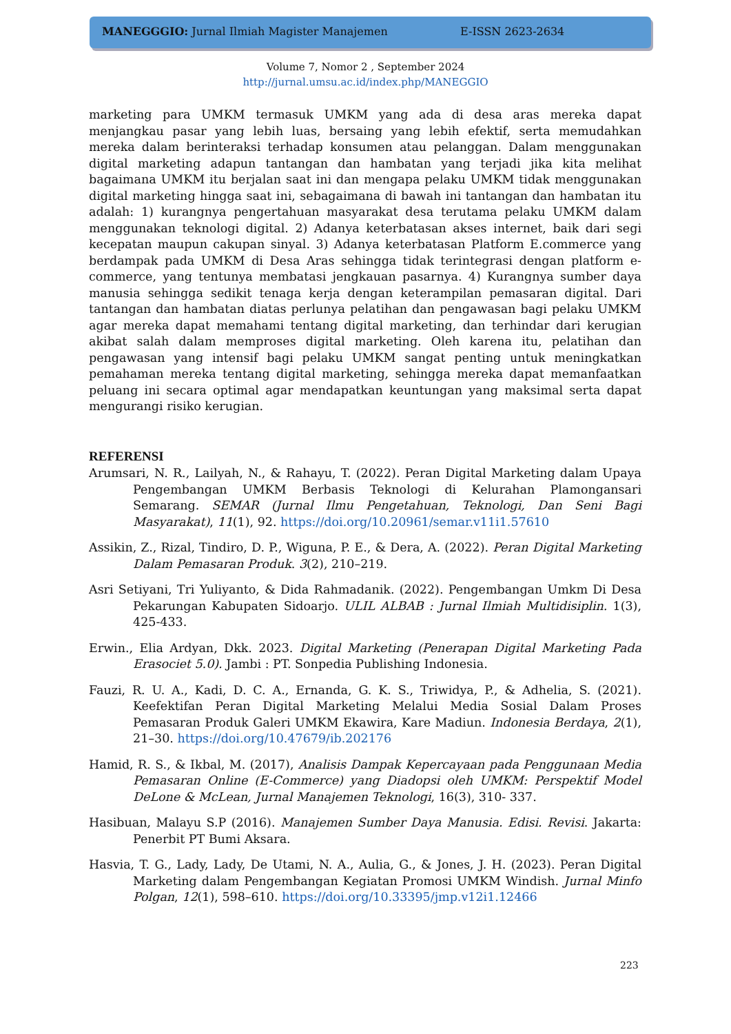MANEGGGIO: Jurnal Ilmiah Magister Manajemen E-ISSN 2623-2634
Volume 7, Nomor 2 , September 2024
http://jurnal.umsu.ac.id/index.php/MANEGGIO
marketing para UMKM termasuk UMKM yang ada di desa aras mereka dapat menjangkau pasar yang lebih luas, bersaing yang lebih efektif, serta memudahkan mereka dalam berinteraksi terhadap konsumen atau pelanggan. Dalam menggunakan digital marketing adapun tantangan dan hambatan yang terjadi jika kita melihat bagaimana UMKM itu berjalan saat ini dan mengapa pelaku UMKM tidak menggunakan digital marketing hingga saat ini, sebagaimana di bawah ini tantangan dan hambatan itu adalah: 1) kurangnya pengertahuan masyarakat desa terutama pelaku UMKM dalam menggunakan teknologi digital. 2) Adanya keterbatasan akses internet, baik dari segi kecepatan maupun cakupan sinyal. 3) Adanya keterbatasan Platform E.commerce yang berdampak pada UMKM di Desa Aras sehingga tidak terintegrasi dengan platform e-commerce, yang tentunya membatasi jengkauan pasarnya. 4) Kurangnya sumber daya manusia sehingga sedikit tenaga kerja dengan keterampilan pemasaran digital. Dari tantangan dan hambatan diatas perlunya pelatihan dan pengawasan bagi pelaku UMKM agar mereka dapat memahami tentang digital marketing, dan terhindar dari kerugian akibat salah dalam memproses digital marketing. Oleh karena itu, pelatihan dan pengawasan yang intensif bagi pelaku UMKM sangat penting untuk meningkatkan pemahaman mereka tentang digital marketing, sehingga mereka dapat memanfaatkan peluang ini secara optimal agar mendapatkan keuntungan yang maksimal serta dapat mengurangi risiko kerugian.
REFERENSI
Arumsari, N. R., Lailyah, N., & Rahayu, T. (2022). Peran Digital Marketing dalam Upaya Pengembangan UMKM Berbasis Teknologi di Kelurahan Plamongansari Semarang. SEMAR (Jurnal Ilmu Pengetahuan, Teknologi, Dan Seni Bagi Masyarakat), 11(1), 92. https://doi.org/10.20961/semar.v11i1.57610
Assikin, Z., Rizal, Tindiro, D. P., Wiguna, P. E., & Dera, A. (2022). Peran Digital Marketing Dalam Pemasaran Produk. 3(2), 210–219.
Asri Setiyani, Tri Yuliyanto, & Dida Rahmadanik. (2022). Pengembangan Umkm Di Desa Pekarungan Kabupaten Sidoarjo. ULIL ALBAB : Jurnal Ilmiah Multidisiplin. 1(3), 425-433.
Erwin., Elia Ardyan, Dkk. 2023. Digital Marketing (Penerapan Digital Marketing Pada Erasociet 5.0). Jambi : PT. Sonpedia Publishing Indonesia.
Fauzi, R. U. A., Kadi, D. C. A., Ernanda, G. K. S., Triwidya, P., & Adhelia, S. (2021). Keefektifan Peran Digital Marketing Melalui Media Sosial Dalam Proses Pemasaran Produk Galeri UMKM Ekawira, Kare Madiun. Indonesia Berdaya, 2(1), 21–30. https://doi.org/10.47679/ib.202176
Hamid, R. S., & Ikbal, M. (2017), Analisis Dampak Kepercayaan pada Penggunaan Media Pemasaran Online (E-Commerce) yang Diadopsi oleh UMKM: Perspektif Model DeLone & McLean, Jurnal Manajemen Teknologi, 16(3), 310- 337.
Hasibuan, Malayu S.P (2016). Manajemen Sumber Daya Manusia. Edisi. Revisi. Jakarta: Penerbit PT Bumi Aksara.
Hasvia, T. G., Lady, Lady, De Utami, N. A., Aulia, G., & Jones, J. H. (2023). Peran Digital Marketing dalam Pengembangan Kegiatan Promosi UMKM Windish. Jurnal Minfo Polgan, 12(1), 598–610. https://doi.org/10.33395/jmp.v12i1.12466
223